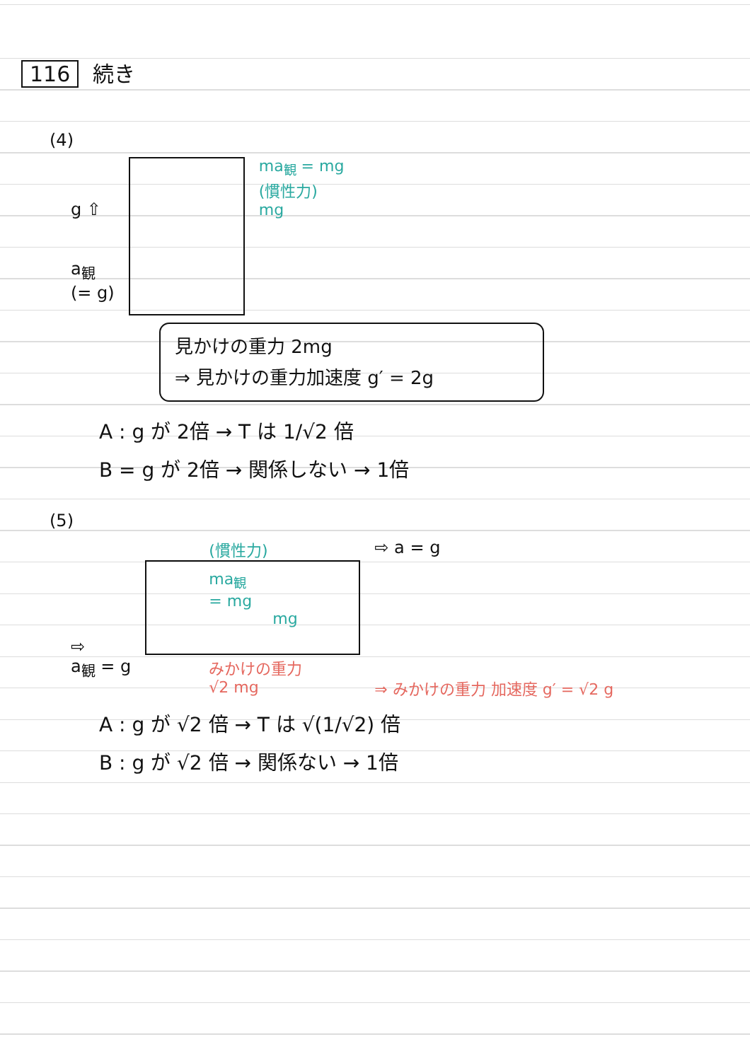116 続き
(4)
g ⇧
a<sub>観</sub>
(= g)
ma<sub>観</sub> = mg
(慣性力)
mg
見かけの重力 2mg
⇒ 見かけの重力加速度 g′ = 2g
A : g が 2倍 → T は 1/√2 倍
B = g が 2倍 → 関係しない → 1倍
(5)
⇨
a<sub>観</sub> = g
(慣性力)
ma<sub>観</sub>
= mg
mg
みかけの重力
√2 mg
⇨ a = g
⇒ みかけの重力 加速度 g′ = √2 g
A : g が √2 倍 → T は √(1/√2) 倍
B : g が √2 倍 → 関係ない → 1倍